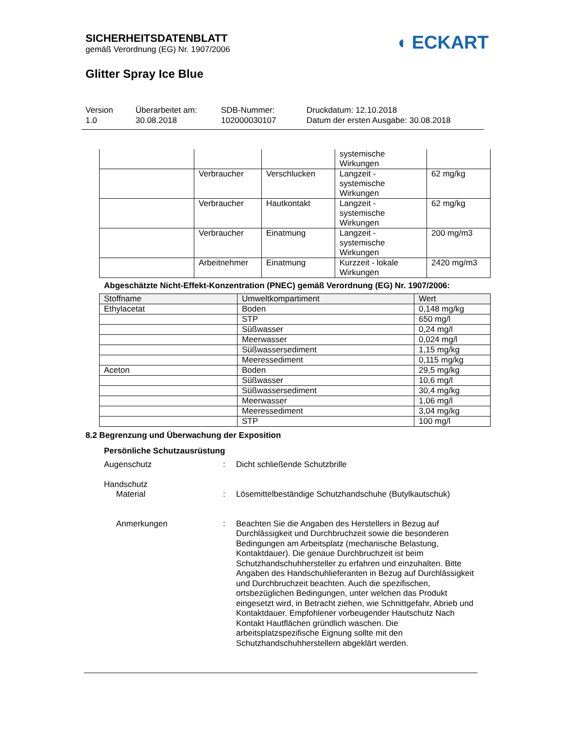SICHERHEITSDATENBLATT
gemäß Verordnung (EG) Nr. 1907/2006
◖ ECKART
Glitter Spray Ice Blue
Version
1.0
Überarbeitet am:
30.08.2018
SDB-Nummer:
102000030107
Druckdatum: 12.10.2018
Datum der ersten Ausgabe: 30.08.2018
| | | | systemische Wirkungen | |
| | Verbraucher | Verschlucken | Langzeit - systemische Wirkungen | 62 mg/kg |
| | Verbraucher | Hautkontakt | Langzeit - systemische Wirkungen | 62 mg/kg |
| | Verbraucher | Einatmung | Langzeit - systemische Wirkungen | 200 mg/m3 |
| | Arbeitnehmer | Einatmung | Kurzzeit - lokale Wirkungen | 2420 mg/m3 |
Abgeschätzte Nicht-Effekt-Konzentration (PNEC) gemäß Verordnung (EG) Nr. 1907/2006:
| Stoffname | Umweltkompartiment | Wert |
| --- | --- | --- |
| Ethylacetat | Boden | 0,148 mg/kg |
| | STP | 650 mg/l |
| | Süßwasser | 0,24 mg/l |
| | Meerwasser | 0,024 mg/l |
| | Süßwassersediment | 1,15 mg/kg |
| | Meeressediment | 0,115 mg/kg |
| Aceton | Boden | 29,5 mg/kg |
| | Süßwasser | 10,6 mg/l |
| | Süßwassersediment | 30,4 mg/kg |
| | Meerwasser | 1,06 mg/l |
| | Meeressediment | 3,04 mg/kg |
| | STP | 100 mg/l |
8.2 Begrenzung und Überwachung der Exposition
Persönliche Schutzausrüstung
Augenschutz : Dicht schließende Schutzbrille
Handschutz
Material : Lösemittelbeständige Schutzhandschuhe (Butylkautschuk)
Anmerkungen : Beachten Sie die Angaben des Herstellers in Bezug auf Durchlässigkeit und Durchbruchzeit sowie die besonderen Bedingungen am Arbeitsplatz (mechanische Belastung, Kontaktdauer). Die genaue Durchbruchzeit ist beim Schutzhandschuhhersteller zu erfahren und einzuhalten. Bitte Angaben des Handschuhlieferanten in Bezug auf Durchlässigkeit und Durchbruchzeit beachten. Auch die spezifischen, ortsbezüglichen Bedingungen, unter welchen das Produkt eingesetzt wird, in Betracht ziehen, wie Schnittgefahr, Abrieb und Kontaktdauer. Empfohlener vorbeugender Hautschutz Nach Kontakt Hautflächen gründlich waschen. Die arbeitsplatzspezifische Eignung sollte mit den Schutzhandschuhherstellern abgeklärt werden.